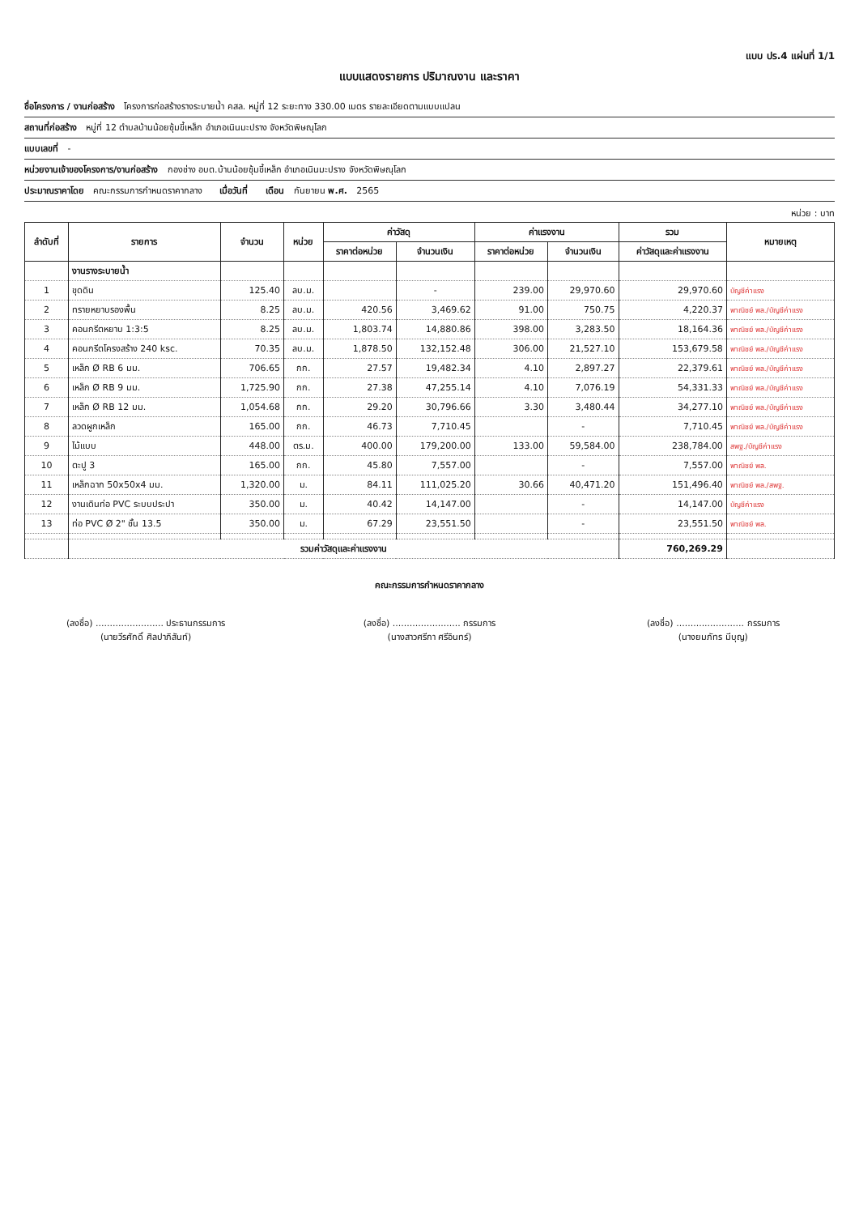แบบ ปร.4 แผ่นที่ 1/1
แบบแสดงรายการ ปริมาณงาน และราคา
ชื่อโครงการ / งานก่อสร้าง โครงการก่อสร้างรางระบายน้ำ คสล. หมู่ที่ 12 ระยะทาง 330.00 เมตร รายละเอียดตามแบบแปลน
สถานที่ก่อสร้าง หมู่ที่ 12 ตำบลบ้านน้อยซุ้มขี้เหล็ก อำเภอเนินมะปราง จังหวัดพิษณุโลก
แบบเลขที่ -
หน่วยงานเจ้าของโครงการ/งานก่อสร้าง กองช่าง อบต.บ้านน้อยซุ้มขี้เหล็ก อำเภอเนินมะปราง จังหวัดพิษณุโลก
ประมาณราคาโดย คณะกรรมการกำหนดราคากลาง เมื่อวันที่ เดือน กันยายน พ.ศ. 2565
หน่วย : บาท
| ลำดับที่ | รายการ | จำนวน | หน่วย | ค่าวัสดุ | | ค่าแรงงาน | | รวม | หมายเหตุ |
| --- | --- | --- | --- | --- | --- | --- | --- | --- | --- |
| | | | | ราคาต่อหน่วย | จำนวนเงิน | ราคาต่อหน่วย | จำนวนเงิน | ค่าวัสดุและค่าแรงงาน | |
| | งานรางระบายน้ำ | | | | | | | | |
| 1 | ขุดดิน | 125.40 | ลบ.ม. | | - | 239.00 | 29,970.60 | 29,970.60 | บัญชีค่าแรง |
| 2 | ทรายหยาบรองพื้น | 8.25 | ลบ.ม. | 420.56 | 3,469.62 | 91.00 | 750.75 | 4,220.37 | พาณิชย์ พล./บัญชีค่าแรง |
| 3 | คอนกรีตหยาบ 1:3:5 | 8.25 | ลบ.ม. | 1,803.74 | 14,880.86 | 398.00 | 3,283.50 | 18,164.36 | พาณิชย์ พล./บัญชีค่าแรง |
| 4 | คอนกรีตโครงสร้าง 240 ksc. | 70.35 | ลบ.ม. | 1,878.50 | 132,152.48 | 306.00 | 21,527.10 | 153,679.58 | พาณิชย์ พล./บัญชีค่าแรง |
| 5 | เหล็ก Ø RB 6 มม. | 706.65 | กก. | 27.57 | 19,482.34 | 4.10 | 2,897.27 | 22,379.61 | พาณิชย์ พล./บัญชีค่าแรง |
| 6 | เหล็ก Ø RB 9 มม. | 1,725.90 | กก. | 27.38 | 47,255.14 | 4.10 | 7,076.19 | 54,331.33 | พาณิชย์ พล./บัญชีค่าแรง |
| 7 | เหล็ก Ø RB 12 มม. | 1,054.68 | กก. | 29.20 | 30,796.66 | 3.30 | 3,480.44 | 34,277.10 | พาณิชย์ พล./บัญชีค่าแรง |
| 8 | ลวดผูกเหล็ก | 165.00 | กก. | 46.73 | 7,710.45 | | - | 7,710.45 | พาณิชย์ พล./บัญชีค่าแรง |
| 9 | ไม้แบบ | 448.00 | ตร.ม. | 400.00 | 179,200.00 | 133.00 | 59,584.00 | 238,784.00 | สพฐ./บัญชีค่าแรง |
| 10 | ตะปู 3 | 165.00 | กก. | 45.80 | 7,557.00 | | - | 7,557.00 | พาณิชย์ พล. |
| 11 | เหล็กฉาก 50x50x4 มม. | 1,320.00 | ม. | 84.11 | 111,025.20 | 30.66 | 40,471.20 | 151,496.40 | พาณิชย์ พล./สพฐ. |
| 12 | งานเดินท่อ PVC ระบบประปา | 350.00 | ม. | 40.42 | 14,147.00 | | - | 14,147.00 | บัญชีค่าแรง |
| 13 | ท่อ PVC Ø 2" ชั้น 13.5 | 350.00 | ม. | 67.29 | 23,551.50 | | - | 23,551.50 | พาณิชย์ พล. |
| | รวมค่าวัสดุและค่าแรงงาน | | | | | | | 760,269.29 | |
คณะกรรมการกำหนดราคากลาง
(ลงชื่อ) ........................ ประธานกรรมการ
(นายวีรศักดิ์ ศิลปาภิสันท์)
(ลงชื่อ) ........................ กรรมการ
(นางสาวศรีกา ศรีอินทร์)
(ลงชื่อ) ........................ กรรมการ
(นางยมภัทร มีบุญ)